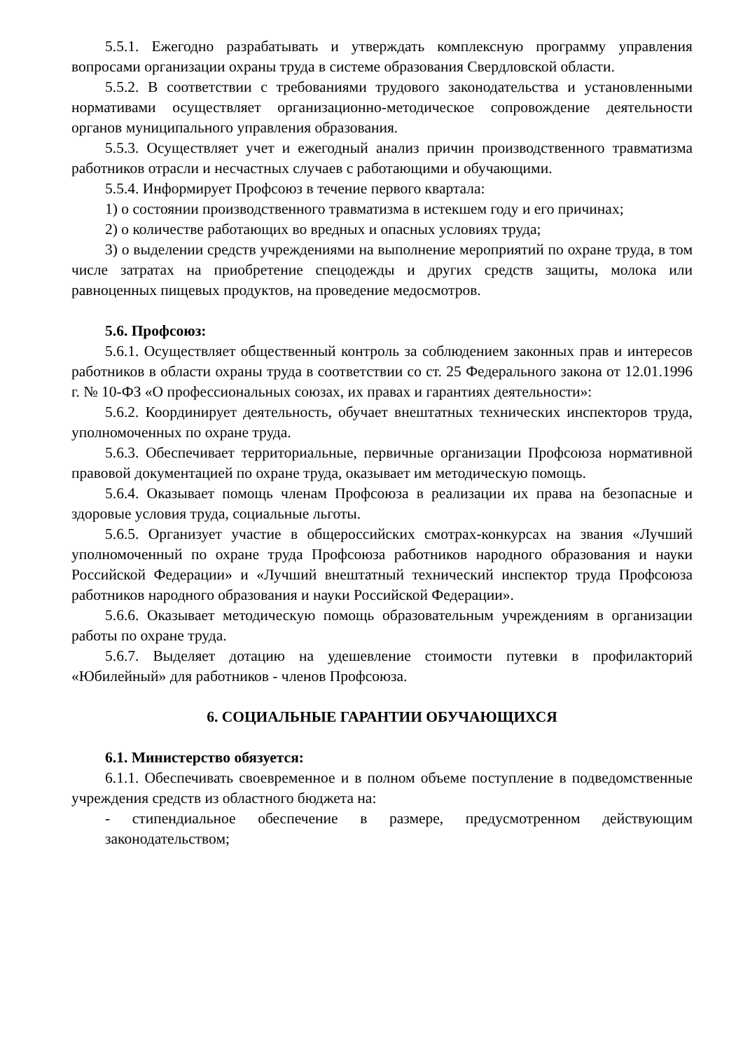5.5.1. Ежегодно разрабатывать и утверждать комплексную программу управления вопросами организации охраны труда в системе образования Свердловской области.
5.5.2. В соответствии с требованиями трудового законодательства и установленными нормативами осуществляет организационно-методическое сопровождение деятельности органов муниципального управления образования.
5.5.3. Осуществляет учет и ежегодный анализ причин производственного травматизма работников отрасли и несчастных случаев с работающими и обучающими.
5.5.4. Информирует Профсоюз в течение первого квартала:
1) о состоянии производственного травматизма в истекшем году и его причинах;
2) о количестве работающих во вредных и опасных условиях труда;
3) о выделении средств учреждениями на выполнение мероприятий по охране труда, в том числе затратах на приобретение спецодежды и других средств защиты, молока или равноценных пищевых продуктов, на проведение медосмотров.
5.6. Профсоюз:
5.6.1. Осуществляет общественный контроль за соблюдением законных прав и интересов работников в области охраны труда в соответствии со ст. 25 Федерального закона от 12.01.1996 г. № 10-ФЗ «О профессиональных союзах, их правах и гарантиях деятельности»:
5.6.2. Координирует деятельность, обучает внештатных технических инспекторов труда, уполномоченных по охране труда.
5.6.3. Обеспечивает территориальные, первичные организации Профсоюза нормативной правовой документацией по охране труда, оказывает им методическую помощь.
5.6.4. Оказывает помощь членам Профсоюза в реализации их права на безопасные и здоровые условия труда, социальные льготы.
5.6.5. Организует участие в общероссийских смотрах-конкурсах на звания «Лучший уполномоченный по охране труда Профсоюза работников народного образования и науки Российской Федерации» и «Лучший внештатный технический инспектор труда Профсоюза работников народного образования и науки Российской Федерации».
5.6.6. Оказывает методическую помощь образовательным учреждениям в организации работы по охране труда.
5.6.7. Выделяет дотацию на удешевление стоимости путевки в профилакторий «Юбилейный» для работников - членов Профсоюза.
6. СОЦИАЛЬНЫЕ ГАРАНТИИ ОБУЧАЮЩИХСЯ
6.1. Министерство обязуется:
6.1.1. Обеспечивать своевременное и в полном объеме поступление в подведомственные учреждения средств из областного бюджета на:
- стипендиальное обеспечение в размере, предусмотренном действующим законодательством;